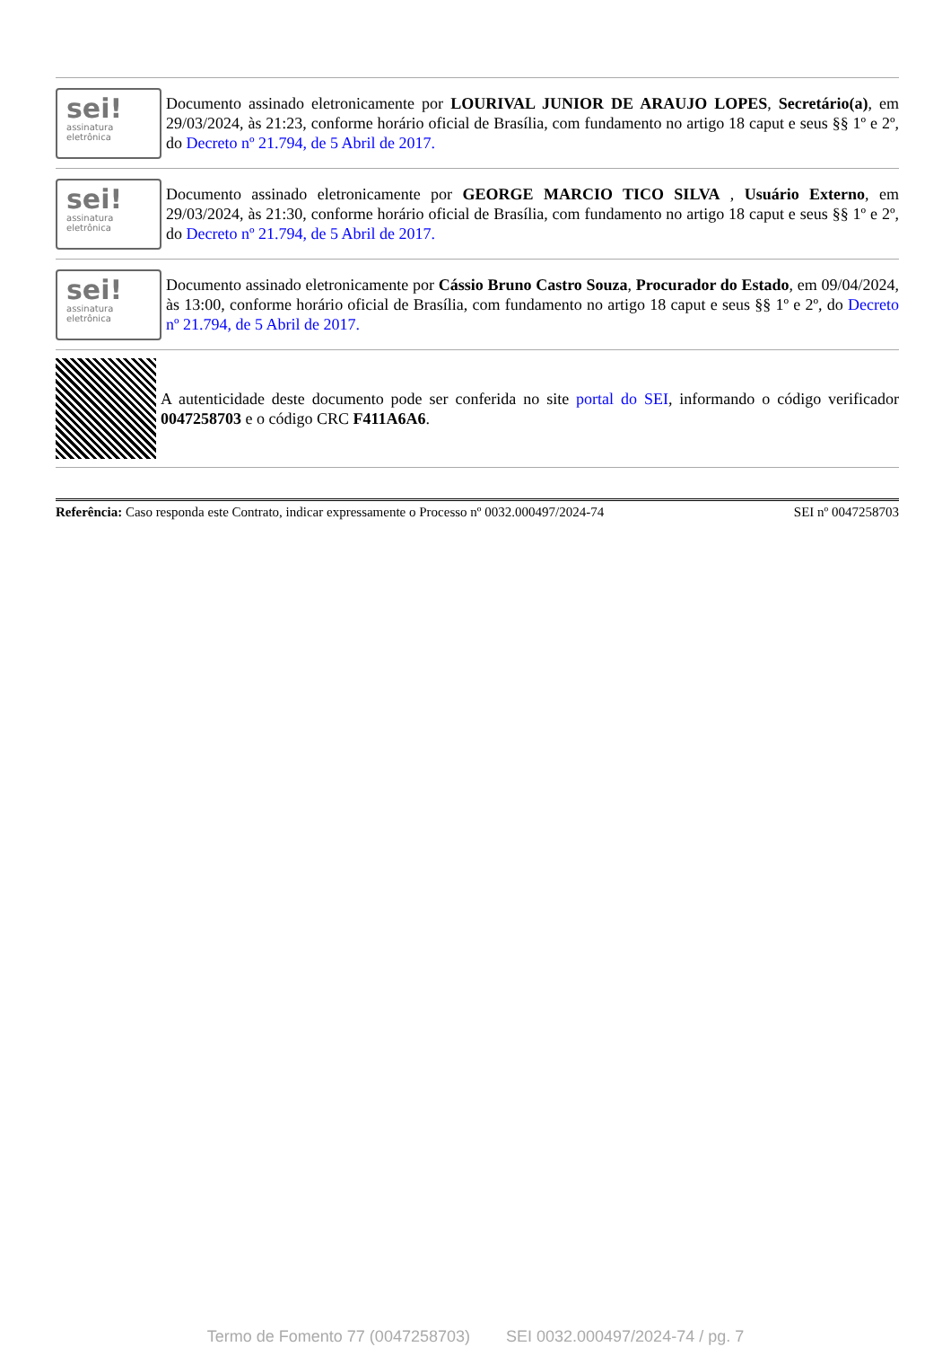sei!
assinatura
eletrônica
Documento assinado eletronicamente por LOURIVAL JUNIOR DE ARAUJO LOPES, Secretário(a), em 29/03/2024, às 21:23, conforme horário oficial de Brasília, com fundamento no artigo 18 caput e seus §§ 1º e 2º, do Decreto nº 21.794, de 5 Abril de 2017.
sei!
assinatura
eletrônica
Documento assinado eletronicamente por GEORGE MARCIO TICO SILVA , Usuário Externo, em 29/03/2024, às 21:30, conforme horário oficial de Brasília, com fundamento no artigo 18 caput e seus §§ 1º e 2º, do Decreto nº 21.794, de 5 Abril de 2017.
sei!
assinatura
eletrônica
Documento assinado eletronicamente por Cássio Bruno Castro Souza, Procurador do Estado, em 09/04/2024, às 13:00, conforme horário oficial de Brasília, com fundamento no artigo 18 caput e seus §§ 1º e 2º, do Decreto nº 21.794, de 5 Abril de 2017.
A autenticidade deste documento pode ser conferida no site portal do SEI, informando o código verificador 0047258703 e o código CRC F411A6A6.
Referência: Caso responda este Contrato, indicar expressamente o Processo nº 0032.000497/2024-74 SEI nº 0047258703
Termo de Fomento 77 (0047258703) SEI 0032.000497/2024-74 / pg. 7